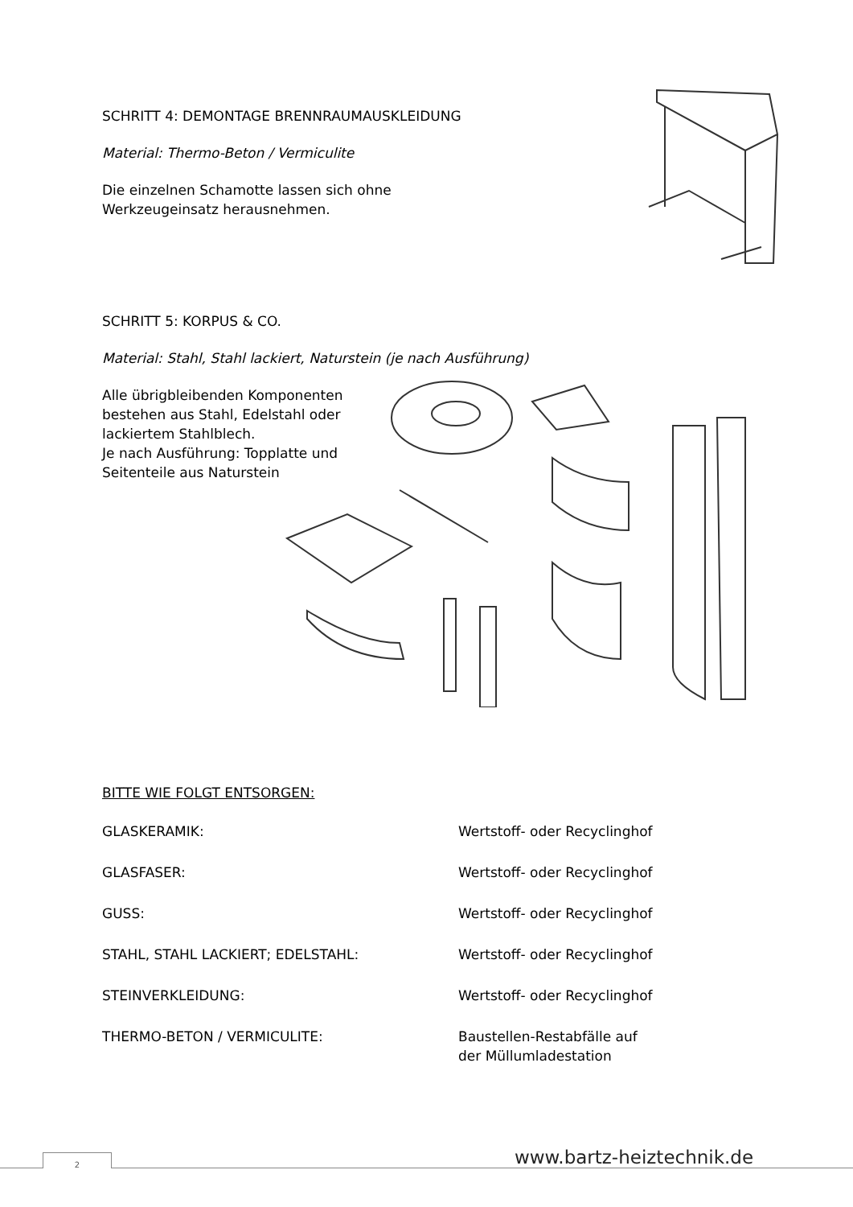SCHRITT 4: DEMONTAGE BRENNRAUMAUSKLEIDUNG
Material: Thermo-Beton / Vermiculite
Die einzelnen Schamotte lassen sich ohne
Werkzeugeinsatz herausnehmen.
SCHRITT 5: KORPUS & CO.
Material: Stahl, Stahl lackiert, Naturstein (je nach Ausführung)
Alle übrigbleibenden Komponenten bestehen aus Stahl, Edelstahl oder lackiertem Stahlblech.
Je nach Ausführung: Topplatte und Seitenteile aus Naturstein
BITTE WIE FOLGT ENTSORGEN:
| GLASKERAMIK: | Wertstoff- oder Recyclinghof |
| GLASFASER: | Wertstoff- oder Recyclinghof |
| GUSS: | Wertstoff- oder Recyclinghof |
| STAHL, STAHL LACKIERT; EDELSTAHL: | Wertstoff- oder Recyclinghof |
| STEINVERKLEIDUNG: | Wertstoff- oder Recyclinghof |
| THERMO-BETON / VERMICULITE: | Baustellen-Restabfälle auf der Müllumladestation |
www.bartz-heiztechnik.de
2